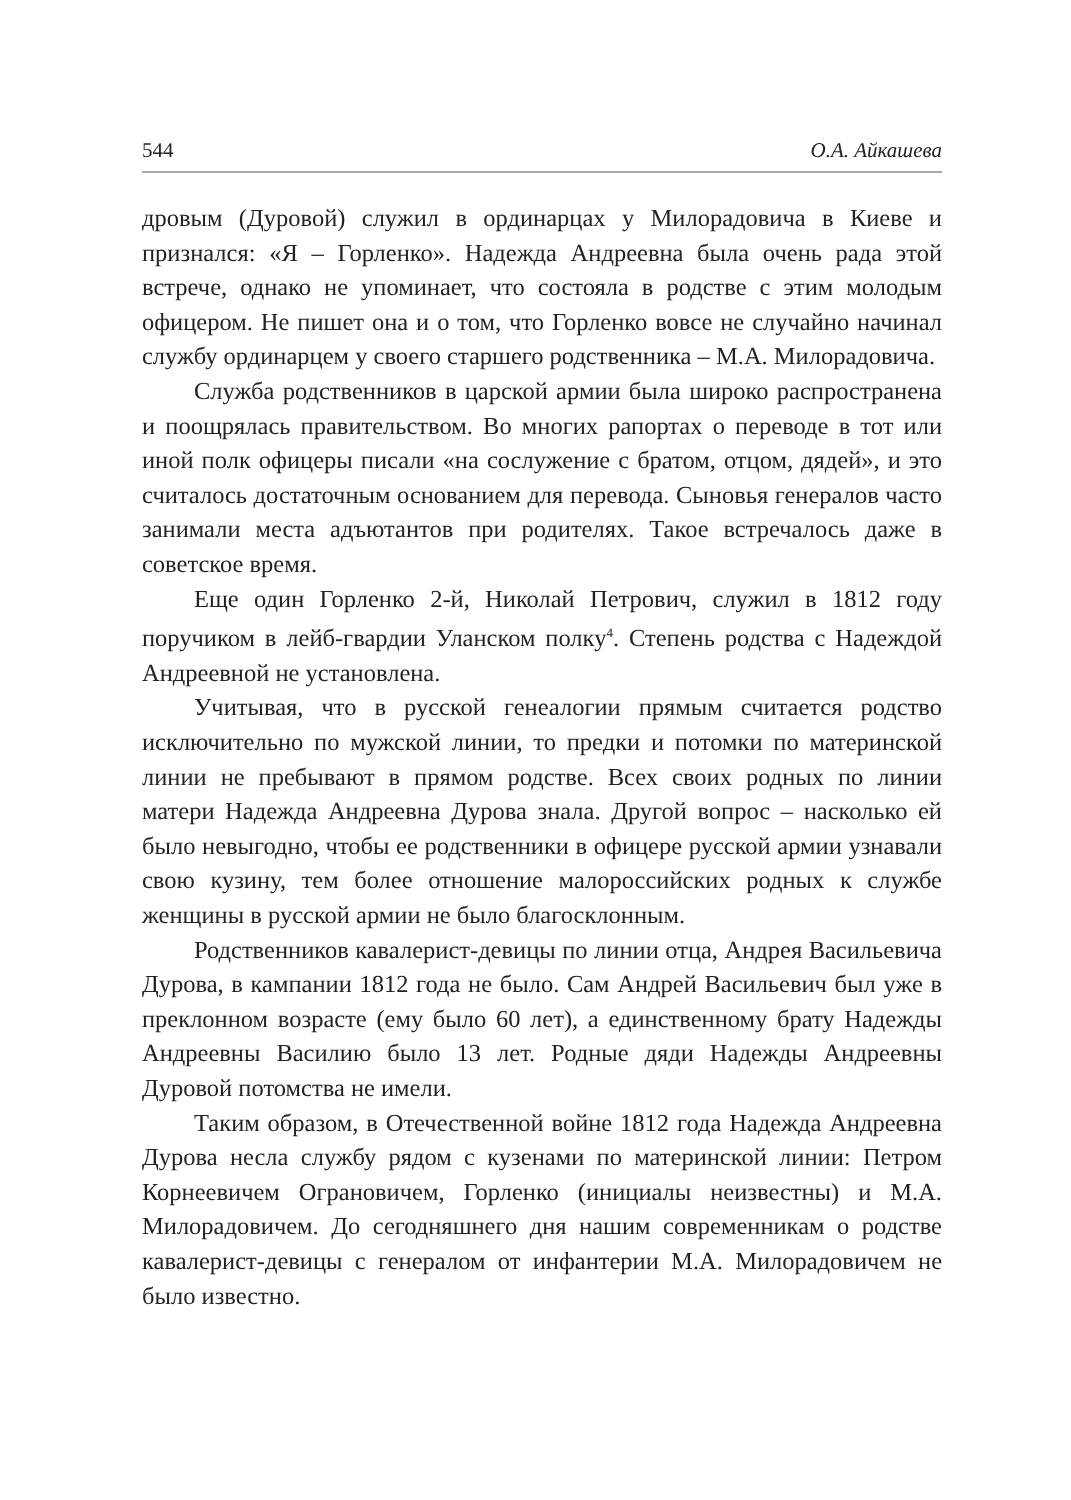544 О.А. Айкашева
дровым (Дуровой) служил в ординарцах у Милорадовича в Киеве и признался: «Я – Горленко». Надежда Андреевна была очень рада этой встрече, однако не упоминает, что состояла в родстве с этим молодым офицером. Не пишет она и о том, что Горленко вовсе не случайно начинал службу ординарцем у своего старшего родственника – М.А. Милорадовича.
Служба родственников в царской армии была широко распространена и поощрялась правительством. Во многих рапортах о переводе в тот или иной полк офицеры писали «на сослужение с братом, отцом, дядей», и это считалось достаточным основанием для перевода. Сыновья генералов часто занимали места адъютантов при родителях. Такое встречалось даже в советское время.
Еще один Горленко 2-й, Николай Петрович, служил в 1812 году поручиком в лейб-гвардии Уланском полку<sup>4</sup>. Степень родства с Надеждой Андреевной не установлена.
Учитывая, что в русской генеалогии прямым считается родство исключительно по мужской линии, то предки и потомки по материнской линии не пребывают в прямом родстве. Всех своих родных по линии матери Надежда Андреевна Дурова знала. Другой вопрос – насколько ей было невыгодно, чтобы ее родственники в офицере русской армии узнавали свою кузину, тем более отношение малороссийских родных к службе женщины в русской армии не было благосклонным.
Родственников кавалерист-девицы по линии отца, Андрея Васильевича Дурова, в кампании 1812 года не было. Сам Андрей Васильевич был уже в преклонном возрасте (ему было 60 лет), а единственному брату Надежды Андреевны Василию было 13 лет. Родные дяди Надежды Андреевны Дуровой потомства не имели.
Таким образом, в Отечественной войне 1812 года Надежда Андреевна Дурова несла службу рядом с кузенами по материнской линии: Петром Корнеевичем Ограновичем, Горленко (инициалы неизвестны) и М.А. Милорадовичем. До сегодняшнего дня нашим современникам о родстве кавалерист-девицы с генералом от инфантерии М.А. Милорадовичем не было известно.